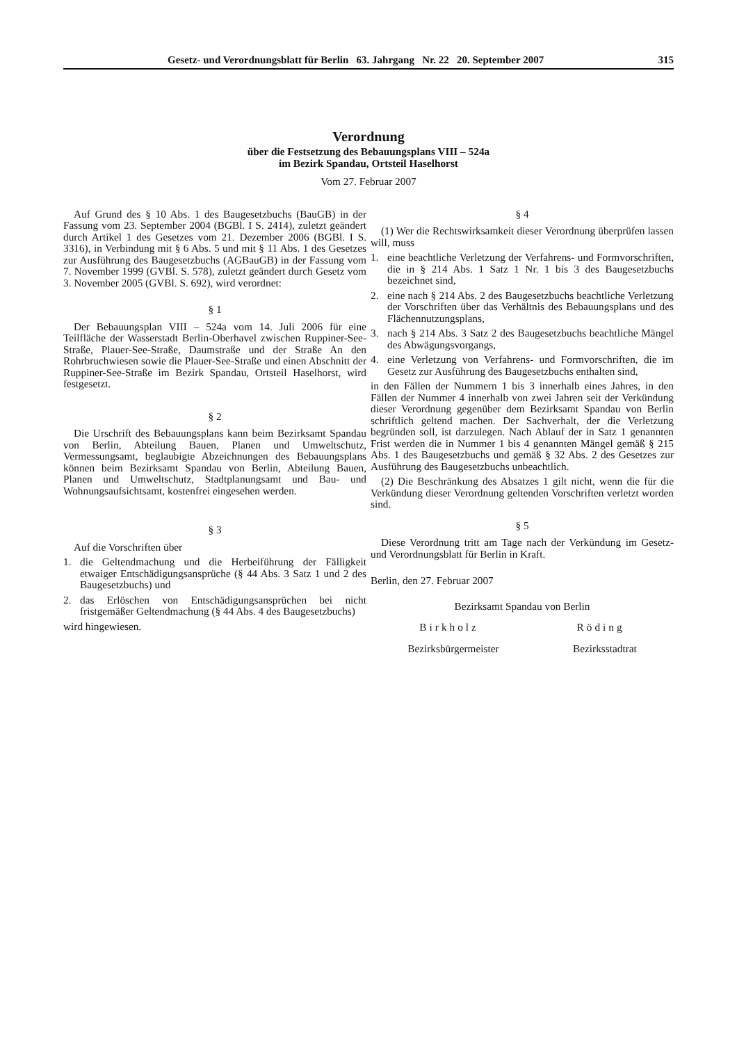Gesetz- und Verordnungsblatt für Berlin 63. Jahrgang Nr. 22 20. September 2007 315
Verordnung
über die Festsetzung des Bebauungsplans VIII – 524a
im Bezirk Spandau, Ortsteil Haselhorst
Vom 27. Februar 2007
Auf Grund des § 10 Abs. 1 des Baugesetzbuchs (BauGB) in der Fassung vom 23. September 2004 (BGBl. I S. 2414), zuletzt geändert durch Artikel 1 des Gesetzes vom 21. Dezember 2006 (BGBl. I S. 3316), in Verbindung mit § 6 Abs. 5 und mit § 11 Abs. 1 des Gesetzes zur Ausführung des Baugesetzbuchs (AGBauGB) in der Fassung vom 7. November 1999 (GVBl. S. 578), zuletzt geändert durch Gesetz vom 3. November 2005 (GVBl. S. 692), wird verordnet:
§ 1
Der Bebauungsplan VIII – 524a vom 14. Juli 2006 für eine Teilfläche der Wasserstadt Berlin-Oberhavel zwischen Ruppiner-See-Straße, Plauer-See-Straße, Daumstraße und der Straße An den Rohrbruchwiesen sowie die Plauer-See-Straße und einen Abschnitt der Ruppiner-See-Straße im Bezirk Spandau, Ortsteil Haselhorst, wird festgesetzt.
§ 2
Die Urschrift des Bebauungsplans kann beim Bezirksamt Spandau von Berlin, Abteilung Bauen, Planen und Umweltschutz, Vermessungsamt, beglaubigte Abzeichnungen des Bebauungsplans können beim Bezirksamt Spandau von Berlin, Abteilung Bauen, Planen und Umweltschutz, Stadtplanungsamt und Bau- und Wohnungsaufsichtsamt, kostenfrei eingesehen werden.
§ 3
Auf die Vorschriften über
1. die Geltendmachung und die Herbeiführung der Fälligkeit etwaiger Entschädigungsansprüche (§ 44 Abs. 3 Satz 1 und 2 des Baugesetzbuchs) und
2. das Erlöschen von Entschädigungsansprüchen bei nicht fristgemäßer Geltendmachung (§ 44 Abs. 4 des Baugesetzbuchs)
wird hingewiesen.
§ 4
(1) Wer die Rechtswirksamkeit dieser Verordnung überprüfen lassen will, muss
1. eine beachtliche Verletzung der Verfahrens- und Formvorschriften, die in § 214 Abs. 1 Satz 1 Nr. 1 bis 3 des Baugesetzbuchs bezeichnet sind,
2. eine nach § 214 Abs. 2 des Baugesetzbuchs beachtliche Verletzung der Vorschriften über das Verhältnis des Bebauungsplans und des Flächennutzungsplans,
3. nach § 214 Abs. 3 Satz 2 des Baugesetzbuchs beachtliche Mängel des Abwägungsvorgangs,
4. eine Verletzung von Verfahrens- und Formvorschriften, die im Gesetz zur Ausführung des Baugesetzbuchs enthalten sind,
in den Fällen der Nummern 1 bis 3 innerhalb eines Jahres, in den Fällen der Nummer 4 innerhalb von zwei Jahren seit der Verkündung dieser Verordnung gegenüber dem Bezirksamt Spandau von Berlin schriftlich geltend machen. Der Sachverhalt, der die Verletzung begründen soll, ist darzulegen. Nach Ablauf der in Satz 1 genannten Frist werden die in Nummer 1 bis 4 genannten Mängel gemäß § 215 Abs. 1 des Baugesetzbuchs und gemäß § 32 Abs. 2 des Gesetzes zur Ausführung des Baugesetzbuchs unbeachtlich.
(2) Die Beschränkung des Absatzes 1 gilt nicht, wenn die für die Verkündung dieser Verordnung geltenden Vorschriften verletzt worden sind.
§ 5
Diese Verordnung tritt am Tage nach der Verkündung im Gesetz- und Verordnungsblatt für Berlin in Kraft.
Berlin, den 27. Februar 2007
Bezirksamt Spandau von Berlin
Birkholz Röding
Bezirksbürgermeister Bezirksstadtrat